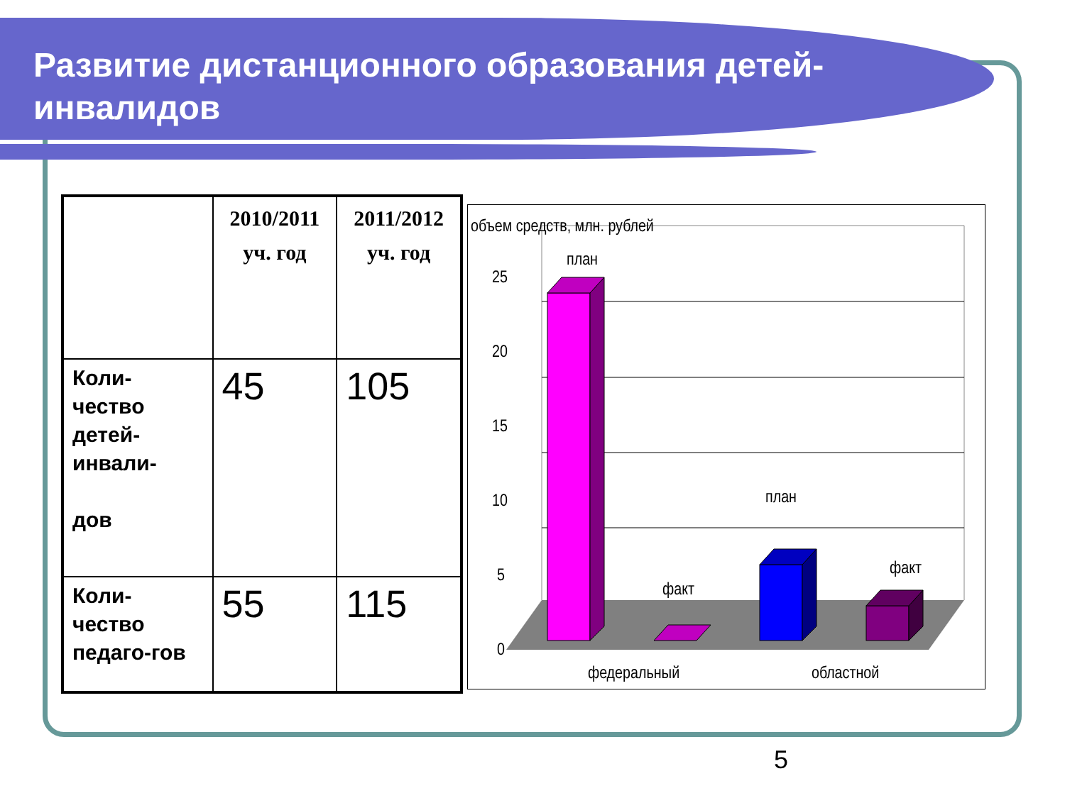Развитие дистанционного образования детей-инвалидов
| | 2010/2011 уч. год | 2011/2012 уч. год |
| --- | --- | --- |
| Коли-чество детей-инвали- дов | 45 | 105 |
| Коли-чество педаго-гов | 55 | 115 |
объем средств, млн. рублей
25
20
15
10
5
0
план
факт
план
факт
федеральный
областной
5